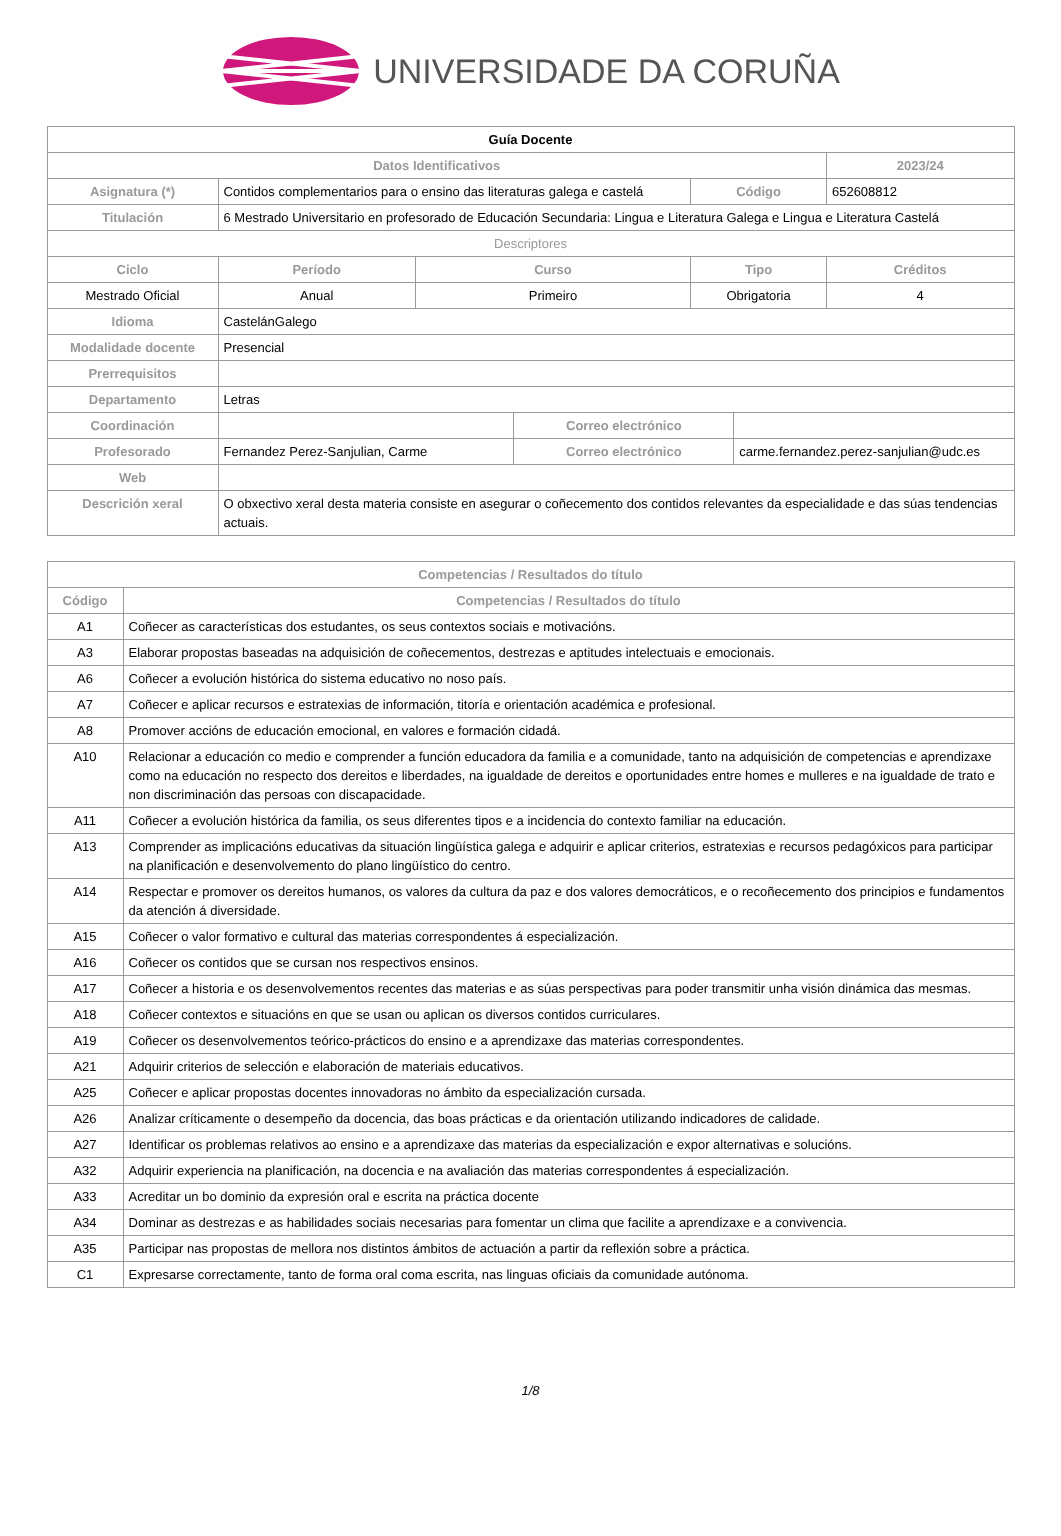UNIVERSIDADE DA CORUÑA
| Guía Docente | | | | | | | |
| Datos Identificativos | | | | | | | 2023/24 |
| Asignatura (*) | Contidos complementarios para o ensino das literaturas galega e castelá | | | | Código | | 652608812 |
| Titulación | 6 Mestrado Universitario en profesorado de Educación Secundaria: Lingua e Literatura Galega e Lingua e Literatura Castelá | | | | | | |
| Descriptores | | | | | | | |
| Ciclo | | Período | Curso | | Tipo | | Créditos |
| Mestrado Oficial | | Anual | Primeiro | | Obrigatoria | | 4 |
| Idioma | CastelánGalego | | | | | | |
| Modalidade docente | Presencial | | | | | | |
| Prerrequisitos | | | | | | | |
| Departamento | Letras | | | | | | |
| Coordinación | | | | Correo electrónico | | | |
| Profesorado | Fernandez Perez-Sanjulian, Carme | | | Correo electrónico | | carme.fernandez.perez-sanjulian@udc.es | |
| Web | | | | | | | |
| Descrición xeral | O obxectivo xeral desta materia consiste en asegurar o coñecemento dos contidos relevantes da especialidade e das súas tendencias actuais. | | | | | | |
| Competencias / Resultados do título | |
| --- | --- |
| Código | Competencias / Resultados do título |
| A1 | Coñecer as características dos estudantes, os seus contextos sociais e motivacións. |
| A3 | Elaborar propostas baseadas na adquisición de coñecementos, destrezas e aptitudes intelectuais e emocionais. |
| A6 | Coñecer a evolución histórica do sistema educativo no noso país. |
| A7 | Coñecer e aplicar recursos e estratexias de información, titoría e orientación académica e profesional. |
| A8 | Promover accións de educación emocional, en valores e formación cidadá. |
| A10 | Relacionar a educación co medio e comprender a función educadora da familia e a comunidade, tanto na adquisición de competencias e aprendizaxe como na educación no respecto dos dereitos e liberdades, na igualdade de dereitos e oportunidades entre homes e mulleres e na igualdade de trato e non discriminación das persoas con discapacidade. |
| A11 | Coñecer a evolución histórica da familia, os seus diferentes tipos e a incidencia do contexto familiar na educación. |
| A13 | Comprender as implicacións educativas da situación lingüística galega e adquirir e aplicar criterios, estratexias e recursos pedagóxicos para participar na planificación e desenvolvemento do plano lingüístico do centro. |
| A14 | Respectar e promover os dereitos humanos, os valores da cultura da paz e dos valores democráticos, e o recoñecemento dos principios e fundamentos da atención á diversidade. |
| A15 | Coñecer o valor formativo e cultural das materias correspondentes á especialización. |
| A16 | Coñecer os contidos que se cursan nos respectivos ensinos. |
| A17 | Coñecer a historia e os desenvolvementos recentes das materias e as súas perspectivas para poder transmitir unha visión dinámica das mesmas. |
| A18 | Coñecer contextos e situacións en que se usan ou aplican os diversos contidos curriculares. |
| A19 | Coñecer os desenvolvementos teórico-prácticos do ensino e a aprendizaxe das materias correspondentes. |
| A21 | Adquirir criterios de selección e elaboración de materiais educativos. |
| A25 | Coñecer e aplicar propostas docentes innovadoras no ámbito da especialización cursada. |
| A26 | Analizar críticamente o desempeño da docencia, das boas prácticas e da orientación utilizando indicadores de calidade. |
| A27 | Identificar os problemas relativos ao ensino e a aprendizaxe das materias da especialización e expor alternativas e solucións. |
| A32 | Adquirir experiencia na planificación, na docencia e na avaliación das materias correspondentes á especialización. |
| A33 | Acreditar un bo dominio da expresión oral e escrita na práctica docente |
| A34 | Dominar as destrezas e as habilidades sociais necesarias para fomentar un clima que facilite a aprendizaxe e a convivencia. |
| A35 | Participar nas propostas de mellora nos distintos ámbitos de actuación a partir da reflexión sobre a práctica. |
| C1 | Expresarse correctamente, tanto de forma oral coma escrita, nas linguas oficiais da comunidade autónoma. |
1/8